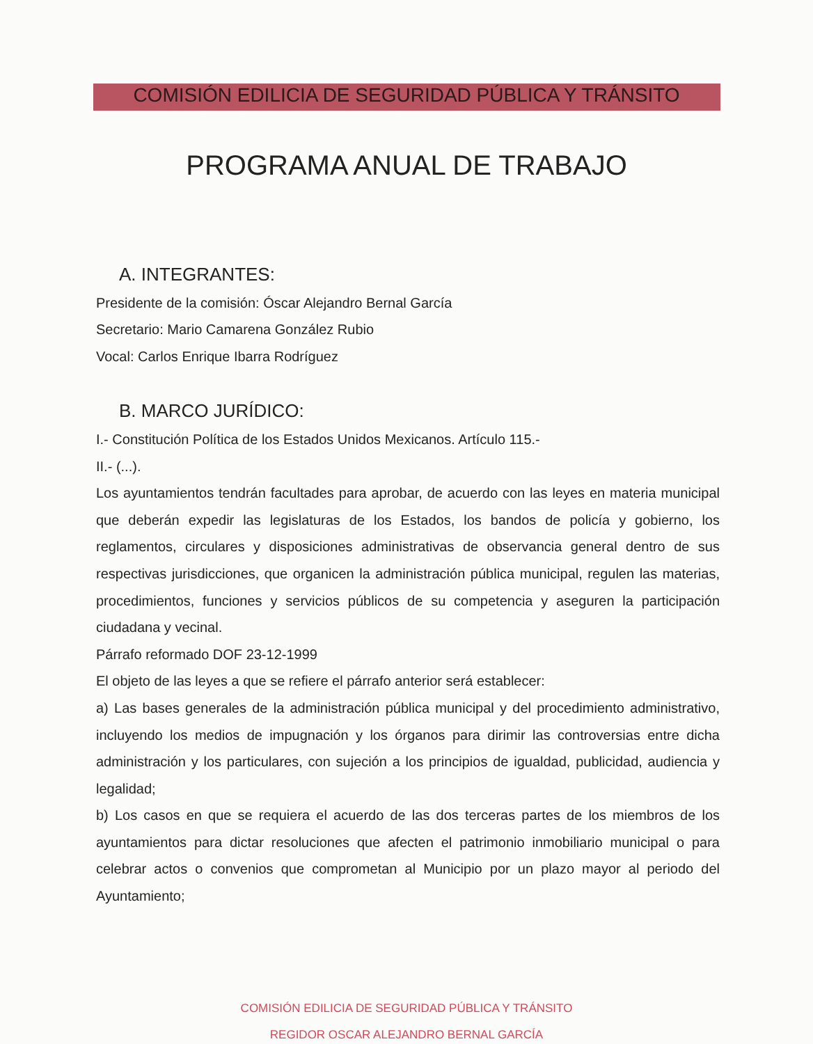COMISIÓN EDILICIA DE SEGURIDAD PÚBLICA Y TRÁNSITO
PROGRAMA ANUAL DE TRABAJO
A. INTEGRANTES:
Presidente de la comisión: Óscar Alejandro Bernal García
Secretario: Mario Camarena González Rubio
Vocal: Carlos Enrique Ibarra Rodríguez
B. MARCO JURÍDICO:
I.- Constitución Política de los Estados Unidos Mexicanos. Artículo 115.-
II.- (...).
Los ayuntamientos tendrán facultades para aprobar, de acuerdo con las leyes en materia municipal que deberán expedir las legislaturas de los Estados, los bandos de policía y gobierno, los reglamentos, circulares y disposiciones administrativas de observancia general dentro de sus respectivas jurisdicciones, que organicen la administración pública municipal, regulen las materias, procedimientos, funciones y servicios públicos de su competencia y aseguren la participación ciudadana y vecinal.
Párrafo reformado DOF 23-12-1999
El objeto de las leyes a que se refiere el párrafo anterior será establecer:
a) Las bases generales de la administración pública municipal y del procedimiento administrativo, incluyendo los medios de impugnación y los órganos para dirimir las controversias entre dicha administración y los particulares, con sujeción a los principios de igualdad, publicidad, audiencia y legalidad;
b) Los casos en que se requiera el acuerdo de las dos terceras partes de los miembros de los ayuntamientos para dictar resoluciones que afecten el patrimonio inmobiliario municipal o para celebrar actos o convenios que comprometan al Municipio por un plazo mayor al periodo del Ayuntamiento;
COMISIÓN EDILICIA DE SEGURIDAD PÚBLICA Y TRÁNSITO
REGIDOR OSCAR ALEJANDRO BERNAL GARCÍA